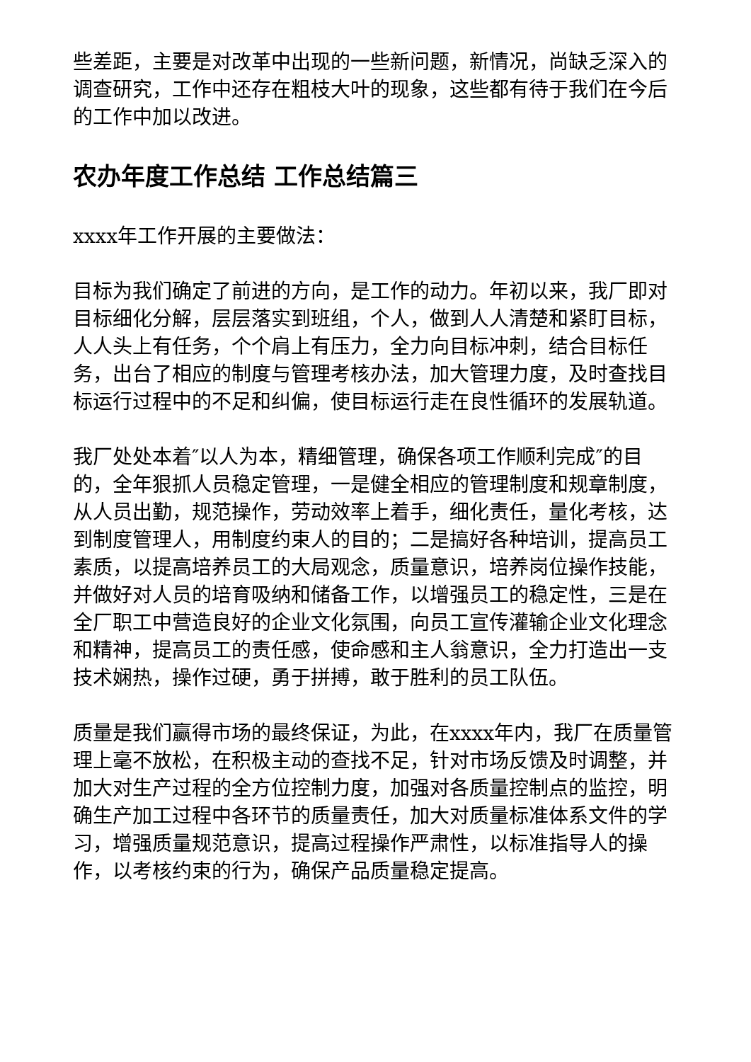些差距，主要是对改革中出现的一些新问题，新情况，尚缺乏深入的调查研究，工作中还存在粗枝大叶的现象，这些都有待于我们在今后的工作中加以改进。
农办年度工作总结 工作总结篇三
xxxx年工作开展的主要做法：
目标为我们确定了前进的方向，是工作的动力。年初以来，我厂即对目标细化分解，层层落实到班组，个人，做到人人清楚和紧盯目标，人人头上有任务，个个肩上有压力，全力向目标冲刺，结合目标任务，出台了相应的制度与管理考核办法，加大管理力度，及时查找目标运行过程中的不足和纠偏，使目标运行走在良性循环的发展轨道。
我厂处处本着″以人为本，精细管理，确保各项工作顺利完成″的目的，全年狠抓人员稳定管理，一是健全相应的管理制度和规章制度，从人员出勤，规范操作，劳动效率上着手，细化责任，量化考核，达到制度管理人，用制度约束人的目的；二是搞好各种培训，提高员工素质，以提高培养员工的大局观念，质量意识，培养岗位操作技能，并做好对人员的培育吸纳和储备工作，以增强员工的稳定性，三是在全厂职工中营造良好的企业文化氛围，向员工宣传灌输企业文化理念和精神，提高员工的责任感，使命感和主人翁意识，全力打造出一支技术娴热，操作过硬，勇于拼搏，敢于胜利的员工队伍。
质量是我们赢得市场的最终保证，为此，在xxxx年内，我厂在质量管理上毫不放松，在积极主动的查找不足，针对市场反馈及时调整，并加大对生产过程的全方位控制力度，加强对各质量控制点的监控，明确生产加工过程中各环节的质量责任，加大对质量标准体系文件的学习，增强质量规范意识，提高过程操作严肃性，以标准指导人的操作，以考核约束的行为，确保产品质量稳定提高。